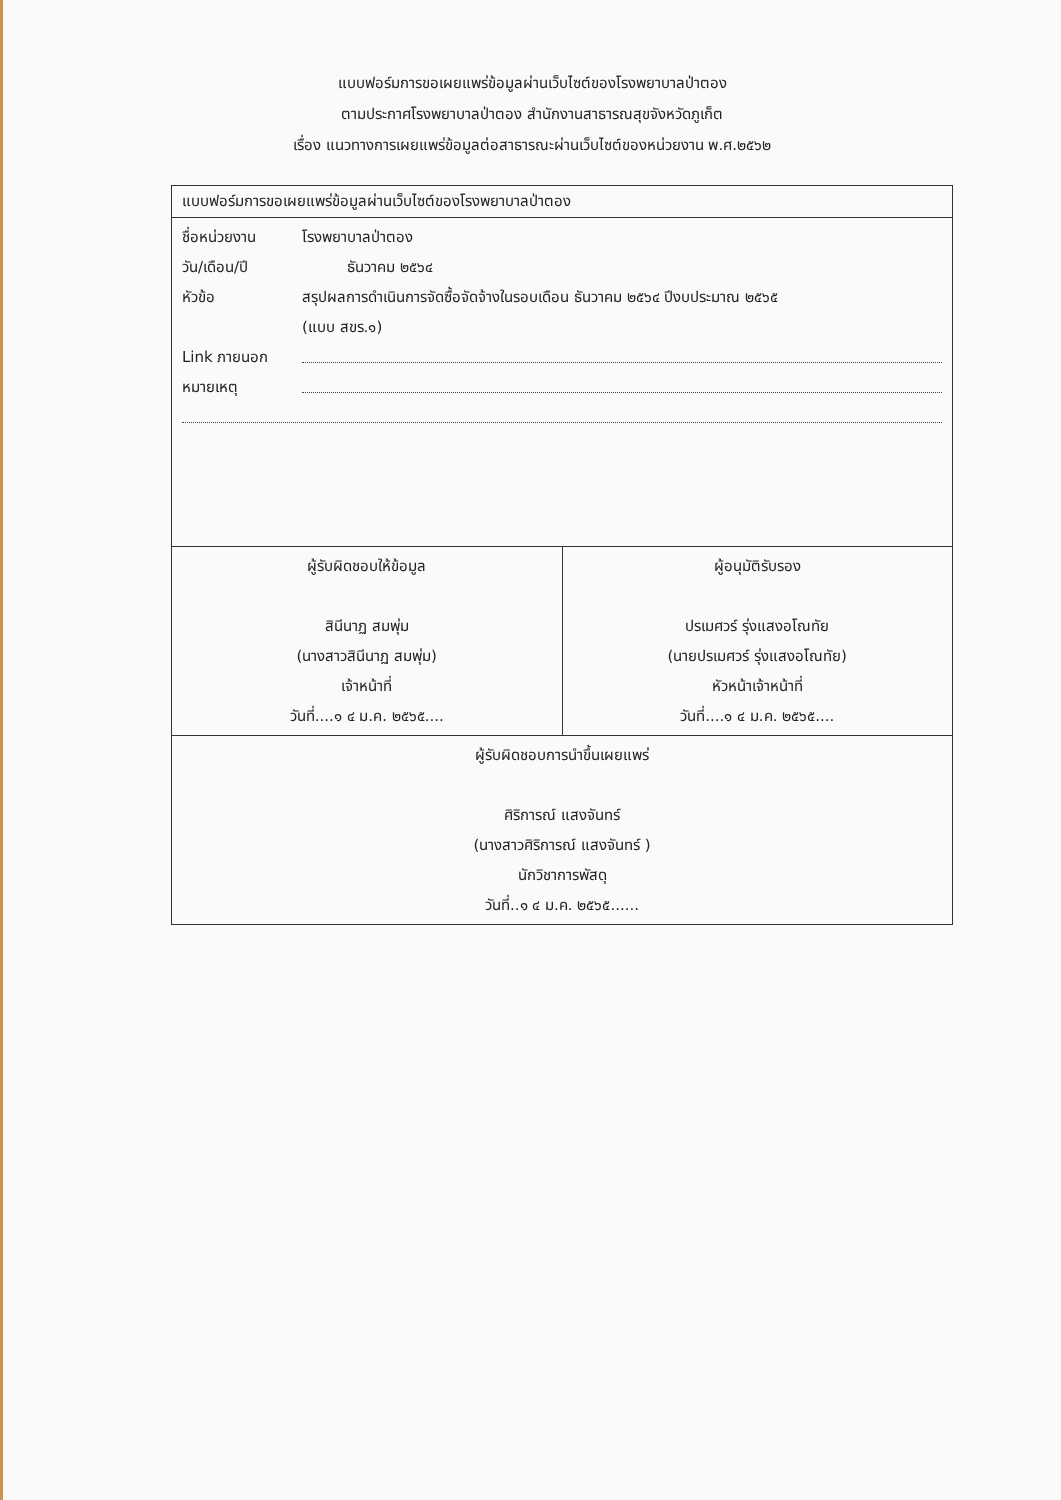แบบฟอร์มการขอเผยแพร่ข้อมูลผ่านเว็บไซต์ของโรงพยาบาลป่าตอง
ตามประกาศโรงพยาบาลป่าตอง สำนักงานสาธารณสุขจังหวัดภูเก็ต
เรื่อง แนวทางการเผยแพร่ข้อมูลต่อสาธารณะผ่านเว็บไซต์ของหน่วยงาน พ.ศ.๒๕๖๒
| แบบฟอร์มการขอเผยแพร่ข้อมูลผ่านเว็บไซต์ของโรงพยาบาลป่าตอง | |
| ชื่อหน่วยงาน โรงพยาบาลป่าตอง วัน/เดือน/ปี ธันวาคม ๒๕๖๔ หัวข้อ สรุปผลการดำเนินการจัดซื้อจัดจ้างในรอบเดือน ธันวาคม ๒๕๖๔ ปีงบประมาณ ๒๕๖๕ (แบบ สขร.๑) Link ภายนอก หมายเหตุ | |
| ผู้รับผิดชอบให้ข้อมูล สินีนาฏ สมพุ่ม (นางสาวสินีนาฏ สมพุ่ม) เจ้าหน้าที่ วันที่....๑ ๔ ม.ค. ๒๕๖๕.... | ผู้อนุมัติรับรอง ปรเมศวร์ รุ่งแสงอโณทัย (นายปรเมศวร์ รุ่งแสงอโณทัย) หัวหน้าเจ้าหน้าที่ วันที่....๑ ๔ ม.ค. ๒๕๖๕.... |
| ผู้รับผิดชอบการนำขึ้นเผยแพร่ ศิริการณ์ แสงจันทร์ (นางสาวศิริการณ์ แสงจันทร์ ) นักวิชาการพัสดุ วันที่..๑ ๔ ม.ค. ๒๕๖๕...... | |